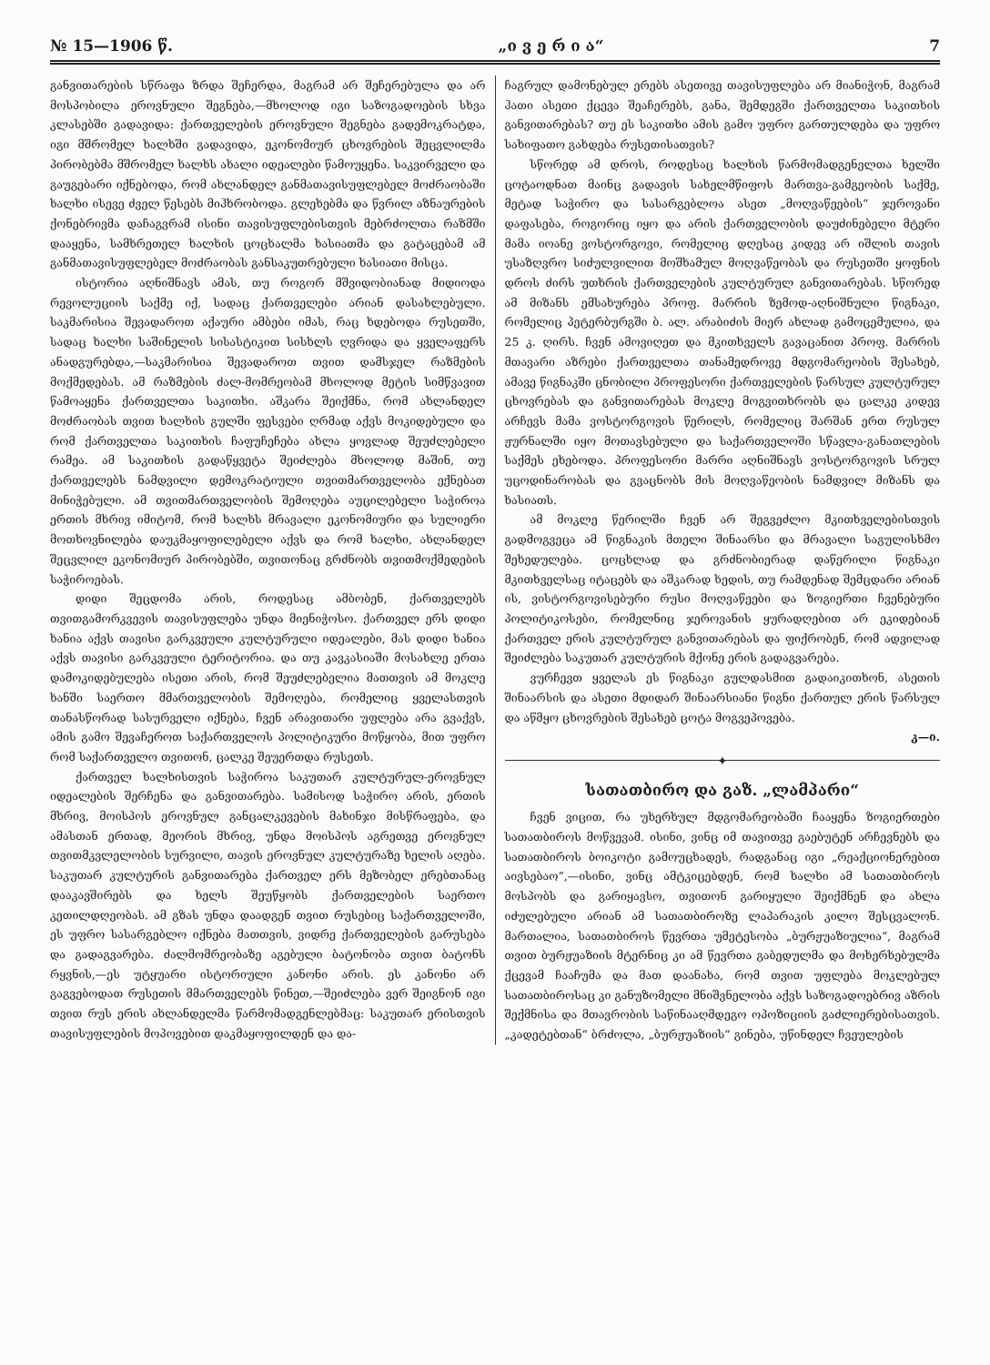№ 15—1906 წ. „ი ვ ე რ ი ა“7
განვითარების სწრაფა ზრდა შეჩერდა, მაგრამ არ შეჩერებულა და არ მოსპობილა ეროვნული შეგნება,—მხოლოდ იგი საზოგადოების სხვა კლასებში გადავიდა: ქართველების ეროვნული შეგნება გადემოკრატდა, იგი მშრომელ ხალხში გადავიდა, ეკონომიურ ცხოვრების შეცვლილმა პირობებმა მშრომელ ხალხს ახალი იდეალები წამოუყენა. საკვირველი და გაუგებარი იქნებოდა, რომ ახლანდელ განმათავისუფლებელ მოძრაობაში ხალხი ისევე ძველ წესებს მიჰხრობოდა. გლეხებმა და წვრილ აზნაურების ქონებრივმა დაჩაგვრამ ისინი თავისუფლებისთვის მებრძოლთა რაზმში დააყენა, სამხრეთელ ხალხის ცოცხალმა ხასიათმა და გატაცებამ ამ განმათავისუფლებელ მოძრაობას განსაკუთრებული ხასიათი მისცა.
ისტორია აღნიშნავს ამას, თუ როგორ მშვიდობიანად მიდიოდა რევოლუციის საქმე იქ, სადაც ქართველები არიან დასახლებული. საკმარისია შევადაროთ აქაური ამბები იმას, რაც ხდებოდა რუსეთში, სადაც ხალხი საშინელის სისასტიკით სისხლს ღვრიდა და ყველაფერს ანადგურებდა,—საკმარისია შევადაროთ თვით დამსჯელ რაზმების მოქმედებას. ამ რაზმების ძალ-მომრეობამ მხოლოდ მეტის სიმწვავით წამოაყენა ქართველთა საკითხი. აშკარა შეიქმნა, რომ ახლანდელ მოძრაობას თვით ხალხის გულში ფესვები ღრმად აქვს მოკიდებული და რომ ქართველთა საკითხის ჩაფუჩეჩება ახლა ყოვლად შეუძლებელი რამეა. ამ საკითხის გადაწყვეტა შეიძლება მხოლოდ მაშინ, თუ ქართველებს ნამდვილი დემოკრატიული თვითმართველობა ექნებათ მინიჭებული. ამ თვითმართველობის შემოღება აუცილებელი საჭიროა ერთის მხრივ იმიტომ, რომ ხალხს მრავალი ეკონომიური და სულიერი მოთხოვნილება დაუკმაყოფილებელი აქვს და რომ ხალხი, ახლანდელ შეცვლილ ეკონომიურ პირობებში, თვითონაც გრძნობს თვითმოქმედების საჭიროებას.
დიდი შეცდომა არის, როდესაც ამბობენ, ქართველებს თვითგამორკვევის თავისუფლება უნდა მიენიჭოსო. ქართველ ერს დიდი ხანია აქვს თავისი გარკვეული კულტურული იდეალები, მას დიდი ხანია აქვს თავისი გარკვეული ტერიტორია. და თუ კავკასიაში მოსახლე ერთა დამოკიდებულება ისეთი არის, რომ შეუძლებელია მათთვის ამ მოკლე ხანში საერთო მმართველობის შემოღება, რომელიც ყველასთვის თანასწორად სასურველი იქნება, ჩვენ არავითარი უფლება არა გვაქვს, ამის გამო შევაჩეროთ საქართველოს პოლიტიკური მოწყობა, მით უფრო რომ საქართველო თვითონ, ცალკე შეუერთდა რუსეთს.
ქართველ ხალხისთვის საჭიროა საკუთარ კულტურულ-ეროვნულ იდეალების შერჩენა და განვითარება. სამისოდ საჭირო არის, ერთის მხრივ, მოისპოს ეროვნულ განცალკევების მახინჯი მისწრაფება, და ამასთან ერთად, მეორის მხრივ, უნდა მოისპოს აგრეთვე ეროვნულ თვითმკვლელობის სურვილი, თავის ეროვნულ კულტურაზე ხელის აღება. საკუთარ კულტურის განვითარება ქართველ ერს მეზობელ ერებთანაც დააკავშირებს და ხელს შეუწყობს ქართველების საერთო კეთილდღეობას. ამ გზას უნდა დაადგენ თვით რუსებიც საქართველოში, ეს უფრო სასარგებლო იქნება მათთვის, ვიდრე ქართველების გარუსება და გადაგვარება. ძალმომრეობაზე აგებული ბატონობა თვით ბატონს რყვნის,—ეს უტყუარი ისტორიული კანონი არის. ეს კანონი არ გაგვებოდათ რუსეთის მმართველებს წინეთ,—შეიძლება ვერ შეიგნონ იგი თვით რუს ერის ახლანდელმა წარმომადგენლებმაც: საკუთარ ერისთვის თავისუფლების მოპოვებით დაკმაყოფილდენ და და-
ჩაგრულ დამონებულ ერებს ასეთივე თავისუფლება არ მიანიჭონ, მაგრამ ჰათი ასეთი ქცევა შეაჩერებს, განა, შემდეგში ქართველთა საკითხის განვითარებას? თუ ეს საკითხი ამის გამო უფრო გართულდება და უფრო სახიფათო გახდება რუსეთისათვის?
სწორედ ამ დროს, როდესაც ხალხის წარმომადგენელთა ხელში ცოტაოდნათ მაინც გადავის სახელმწიფოს მართვა-გამგეობის საქმე, მეტად საჭირო და სასარგებლოა ასეთ „მოღვაწეების“ ჯეროვანი დაფასება, როგორიც იყო და არის ქართველობის დაუძინებელი მტერი მამა იოანე ვოსტორგოვი, რომელიც დღესაც კიდევ არ იშლის თავის უსაზღვრო სიძულვილით მოშხამულ მოღვაწეობას და რუსეთში ყოფნის დროს ძირს უთხრის ქართველების კულტურულ განვითარებას. სწორედ ამ მიზანს ემსახურება პროფ. მარრის ზემოდ-აღნიშნული წიგნაკი, რომელიც პეტერბურგში ბ. ალ. არაბიძის მიერ ახლად გამოცემულია, და 25 კ. ღირს. ჩვენ ამოვიღეთ და მკითხველს გავაცანით პროფ. მარრის მთავარი აზრები ქართველთა თანამედროვე მდგომარეობის შესახებ, ამავე წიგნაკში ცნობილი პროფესორი ქართველების წარსულ კულტურულ ცხოვრებას და განვითარებას მოკლე მოგვითხრობს და ცალკე კიდევ არჩევს მამა ვოსტორგოვის წერილს, რომელიც შარშან ერთ რუსულ ჟურნალში იყო მოთავსებული და საქართველოში სწავლა-განათლების საქმეს ეხებოდა. პროფესორი მარრი აღნიშნავს ვოსტორგოვის სრულ უცოდინარობას და გვაცნობს მის მოღვაწეობის ნამდვილ მიზანს და ხასიათს.
ამ მოკლე წერილში ჩვენ არ შეგვეძლო მკითხველებისთვის გადმოგვეცა ამ წიგნაკის მთელი შინაარსი და მრავალი საგულისხმო შეხედულება. ცოცხლად და გრძნობიერად დაწერილი წიგნაკი მკითხველსაც იტაცებს და აშკარად ხედის, თუ რამდენად შემცდარი არიან ის, ვისტორგოვისებური რუსი მოღვაწეები და ზოგიერთი ჩვენებური პოლიტიკოსები, რომელნიც ჯეროვანის ყურადღებით არ ეკიდებიან ქართველ ერის კულტურულ განვითარებას და ფიქრობენ, რომ ადვილად შეიძლება საკუთარ კულტურის მქონე ერის გადაგვარება.
ვურჩევთ ყველას ეს წიგნაკი გულდასმით გადაიკითხონ, ასეთის შინაარსის და ასეთი მდიდარ შინაარსიანი წიგნი ქართულ ერის წარსულ და აწმყო ცხოვრების შესახებ ცოტა მოგვეპოვება.
კ—ი.
✦
სათათბირო და გაზ. „ლამპარი“
ჩვენ ვიცით, რა უხერხულ მდგომარეობაში ჩააყენა ზოგიერთები სათათბიროს მოწვევამ. ისინი, ვინც იმ თავითვე გაებუტენ არჩევნებს და სათათბიროს ბოიკოტი გამოუცხადეს, რადგანაც იგი „რეაქციონერებით აივსებაო“,—ისინი, ვინც ამტკიცებდენ, რომ ხალხი ამ სათათბიროს მოსპობს და გარიყავსო, თვითონ გარიყული შეიქმნენ და ახლა იძულებული არიან ამ სათათბიროზე ლაპარაკის კილო შესცვალონ. მართალია, სათათბიროს წევრთა უმეტესობა „ბურჟუაზიულია“, მაგრამ თვით ბურჟუაზიის მტერნიც კი ამ წევრთა გაბედულმა და მოხერხებულმა ქცევამ ჩააჩუმა და მათ დაანახა, რომ თვით უფლება მოკლებულ სათათბიროსაც კი განუზომელი მნიშვნელობა აქვს საზოგადოებრივ აზრის შექმნისა და მთავრობის საწინააღმდეგო ოპოზიციის გაძლიერებისათვის. „კადეტებთან“ ბრძოლა, „ბურჟუაზიის“ გინება, უწინდელ ჩვეულების